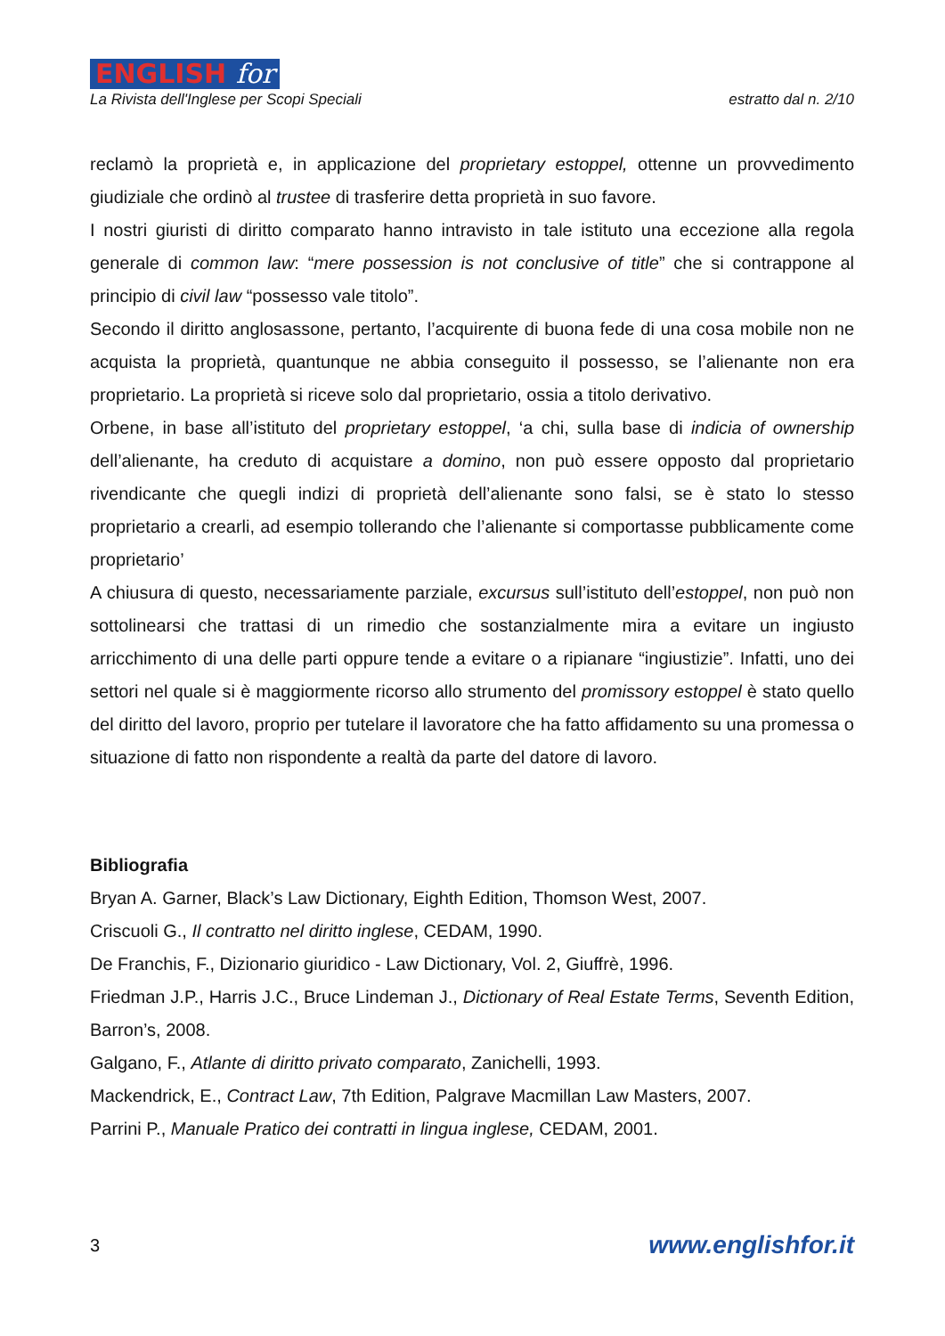ENGLISH for
La Rivista dell'Inglese per Scopi Speciali estratto dal n. 2/10
reclamò la proprietà e, in applicazione del proprietary estoppel, ottenne un provvedimento giudiziale che ordinò al trustee di trasferire detta proprietà in suo favore.
I nostri giuristi di diritto comparato hanno intravisto in tale istituto una eccezione alla regola generale di common law: “mere possession is not conclusive of title” che si contrappone al principio di civil law “possesso vale titolo”.
Secondo il diritto anglosassone, pertanto, l’acquirente di buona fede di una cosa mobile non ne acquista la proprietà, quantunque ne abbia conseguito il possesso, se l’alienante non era proprietario. La proprietà si riceve solo dal proprietario, ossia a titolo derivativo.
Orbene, in base all’istituto del proprietary estoppel, ‘a chi, sulla base di indicia of ownership dell’alienante, ha creduto di acquistare a domino, non può essere opposto dal proprietario rivendicante che quegli indizi di proprietà dell’alienante sono falsi, se è stato lo stesso proprietario a crearli, ad esempio tollerando che l’alienante si comportasse pubblicamente come proprietario’
A chiusura di questo, necessariamente parziale, excursus sull’istituto dell’estoppel, non può non sottolinearsi che trattasi di un rimedio che sostanzialmente mira a evitare un ingiusto arricchimento di una delle parti oppure tende a evitare o a ripianare “ingiustizie”. Infatti, uno dei settori nel quale si è maggiormente ricorso allo strumento del promissory estoppel è stato quello del diritto del lavoro, proprio per tutelare il lavoratore che ha fatto affidamento su una promessa o situazione di fatto non rispondente a realtà da parte del datore di lavoro.
Bibliografia
Bryan A. Garner, Black’s Law Dictionary, Eighth Edition, Thomson West, 2007.
Criscuoli G., Il contratto nel diritto inglese, CEDAM, 1990.
De Franchis, F., Dizionario giuridico - Law Dictionary, Vol. 2, Giuffrè, 1996.
Friedman J.P., Harris J.C., Bruce Lindeman J., Dictionary of Real Estate Terms, Seventh Edition, Barron’s, 2008.
Galgano, F., Atlante di diritto privato comparato, Zanichelli, 1993.
Mackendrick, E., Contract Law, 7th Edition, Palgrave Macmillan Law Masters, 2007.
Parrini P., Manuale Pratico dei contratti in lingua inglese, CEDAM, 2001.
3 www.englishfor.it